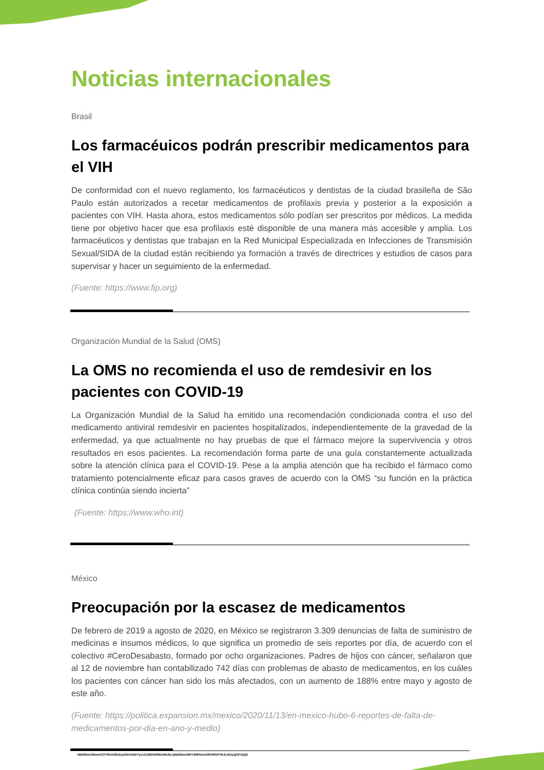Noticias internacionales
Brasil
Los farmacéuicos podrán prescribir medicamentos para el VIH
De conformidad con el nuevo reglamento, los farmacéuticos y dentistas de la ciudad brasileña de São Paulo están autorizados a recetar medicamentos de profilaxis previa y posterior a la exposición a pacientes con VIH. Hasta ahora, estos medicamentos sólo podían ser prescritos por médicos. La medida tiene por objetivo hacer que esa profilaxis esté disponible de una manera más accesible y amplia. Los farmacéuticos y dentistas que trabajan en la Red Municipal Especializada en Infecciones de Transmisión Sexual/SIDA de la ciudad están recibiendo ya formación a través de directrices y estudios de casos para supervisar y hacer un seguimiento de la enfermedad.
(Fuente: https://www.fip.org)
Organización Mundial de la Salud (OMS)
La OMS no recomienda el uso de remdesivir en los pacientes con COVID-19
La Organización Mundial de la Salud ha emitido una recomendación condicionada contra el uso del medicamento antiviral remdesivir en pacientes hospitalizados, independientemente de la gravedad de la enfermedad, ya que actualmente no hay pruebas de que el fármaco mejore la supervivencia y otros resultados en esos pacientes. La recomendación forma parte de una guía constantemente actualizada sobre la atención clínica para el COVID-19. Pese a la amplia atención que ha recibido el fármaco como tratamiento potencialmente eficaz para casos graves de acuerdo con la OMS “su función en la práctica clínica continúa siendo incierta”
(Fuente: https://www.who.int)
México
Preocupación por la escasez de medicamentos
De febrero de 2019 a agosto de 2020, en México se registraron 3.309 denuncias de falta de suministro de medicinas e insumos médicos, lo que significa un promedio de seis reportes por día, de acuerdo con el colectivo #CeroDesabasto, formado por ocho organizaciones. Padres de hijos con cáncer, señalaron que al 12 de noviembre han contabilizado 742 días con problemas de abasto de medicamentos, en los cuáles los pacientes con cáncer han sido los más afectados, con un aumento de 188% entre mayo y agosto de este año.
(Fuente: https://politica.expansion.mx/mexico/2020/11/13/en-mexico-hubo-6-reportes-de-falta-de-medicamentos-por-dia-en-ano-y-medio)
NE9Sbm1RbmZCOTI0U1REd1piODV2dDYyc1ZUSEhWSklxWU5LUjN2SkwvM0Y3MHVoUXRKRGllTWJLNlZyQ29YQQ2